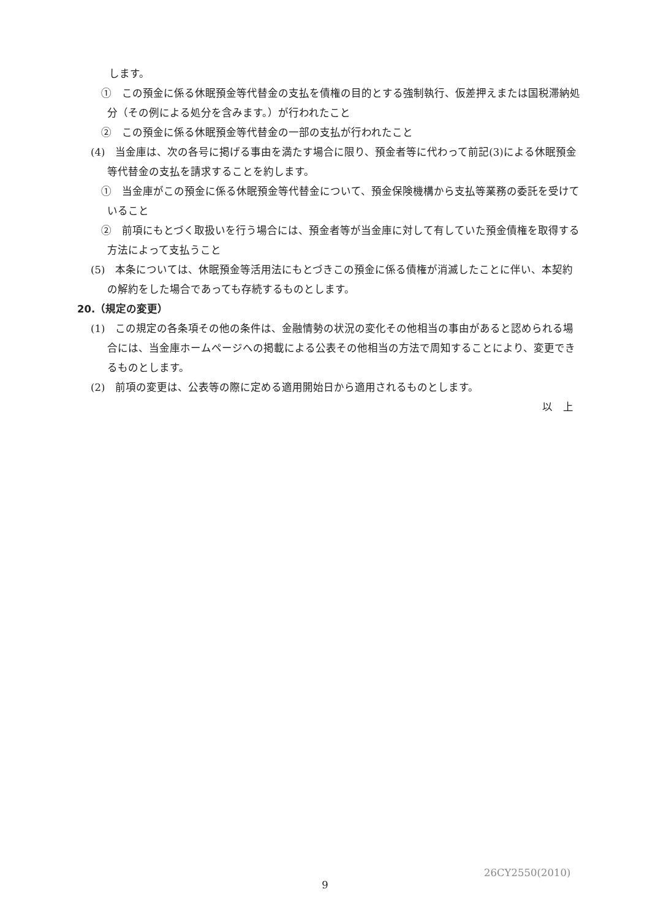します。
①　この預金に係る休眠預金等代替金の支払を債権の目的とする強制執行、仮差押えまたは国税滞納処分（その例による処分を含みます。）が行われたこと
②　この預金に係る休眠預金等代替金の一部の支払が行われたこと
(4)　当金庫は、次の各号に掲げる事由を満たす場合に限り、預金者等に代わって前記(3)による休眠預金等代替金の支払を請求することを約します。
①　当金庫がこの預金に係る休眠預金等代替金について、預金保険機構から支払等業務の委託を受けていること
②　前項にもとづく取扱いを行う場合には、預金者等が当金庫に対して有していた預金債権を取得する方法によって支払うこと
(5)　本条については、休眠預金等活用法にもとづきこの預金に係る債権が消滅したことに伴い、本契約の解約をした場合であっても存続するものとします。
20.（規定の変更）
(1)　この規定の各条項その他の条件は、金融情勢の状況の変化その他相当の事由があると認められる場合には、当金庫ホームページへの掲載による公表その他相当の方法で周知することにより、変更できるものとします。
(2)　前項の変更は、公表等の際に定める適用開始日から適用されるものとします。
以　上
26CY2550(2010)
9